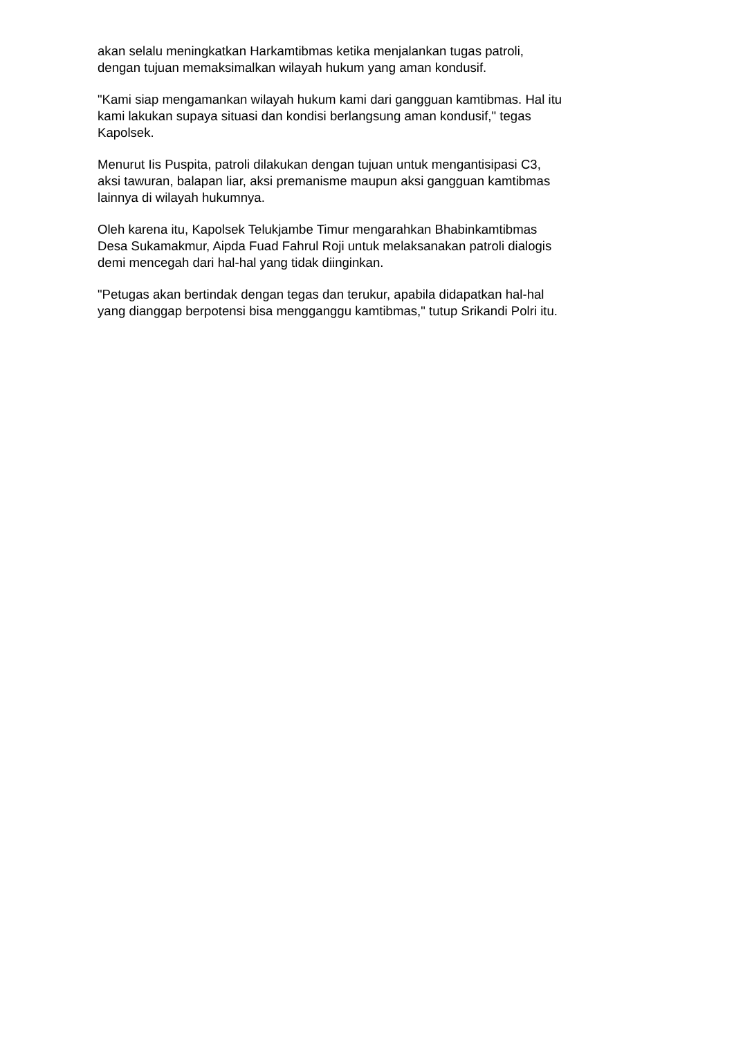akan selalu meningkatkan Harkamtibmas ketika menjalankan tugas patroli,
dengan tujuan memaksimalkan wilayah hukum yang aman kondusif.
"Kami siap mengamankan wilayah hukum kami dari gangguan kamtibmas. Hal itu
kami lakukan supaya situasi dan kondisi berlangsung aman kondusif," tegas
Kapolsek.
Menurut Iis Puspita, patroli dilakukan dengan tujuan untuk mengantisipasi C3,
aksi tawuran, balapan liar, aksi premanisme maupun aksi gangguan kamtibmas
lainnya di wilayah hukumnya.
Oleh karena itu, Kapolsek Telukjambe Timur mengarahkan Bhabinkamtibmas
Desa Sukamakmur, Aipda Fuad Fahrul Roji untuk melaksanakan patroli dialogis
demi mencegah dari hal-hal yang tidak diinginkan.
"Petugas akan bertindak dengan tegas dan terukur, apabila didapatkan hal-hal
yang dianggap berpotensi bisa mengganggu kamtibmas," tutup Srikandi Polri itu.